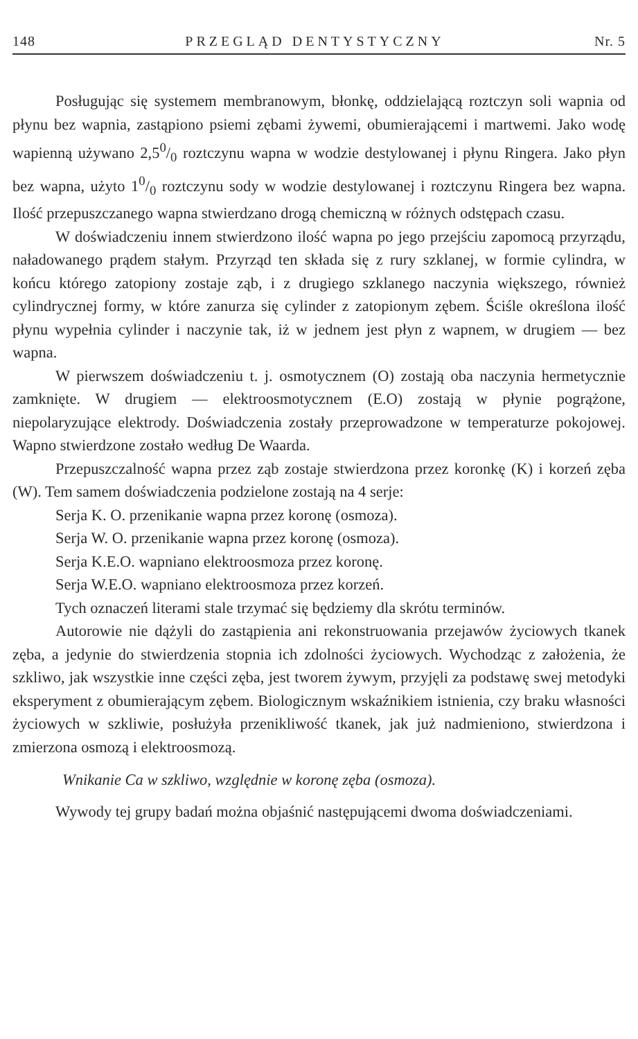148 PRZEGLĄD DENTYSTYCZNY Nr. 5
Posługując się systemem membranowym, błonkę, oddzielającą roztczyn soli wapnia od płynu bez wapnia, zastąpiono psiemi zębami żywemi, obumierającemi i martwemi. Jako wodę wapienną używano 2,50/0 roztczynu wapna w wodzie destylowanej i płynu Ringera. Jako płyn bez wapna, użyto 10/0 roztczynu sody w wodzie destylowanej i roztczynu Ringera bez wapna. Ilość przepuszczanego wapna stwierdzano drogą chemiczną w różnych odstępach czasu.
W doświadczeniu innem stwierdzono ilość wapna po jego przejściu zapomocą przyrządu, naładowanego prądem stałym. Przyrząd ten składa się z rury szklanej, w formie cylindra, w końcu którego zatopiony zostaje ząb, i z drugiego szklanego naczynia większego, również cylindrycznej formy, w które zanurza się cylinder z zatopionym zębem. Ściśle określona ilość płynu wypełnia cylinder i naczynie tak, iż w jednem jest płyn z wapnem, w drugiem — bez wapna.
W pierwszem doświadczeniu t. j. osmotycznem (O) zostają oba naczynia hermetycznie zamknięte. W drugiem — elektroosmotycznem (E.O) zostają w płynie pogrążone, niepolaryzujące elektrody. Doświadczenia zostały przeprowadzone w temperaturze pokojowej. Wapno stwierdzone zostało według De Waarda.
Przepuszczalność wapna przez ząb zostaje stwierdzona przez koronkę (K) i korzeń zęba (W). Tem samem doświadczenia podzielone zostają na 4 serje:
Serja K. O. przenikanie wapna przez koronę (osmoza).
Serja W. O. przenikanie wapna przez koronę (osmoza).
Serja K.E.O. wapniano elektroosmoza przez koronę.
Serja W.E.O. wapniano elektroosmoza przez korzeń.
Tych oznaczeń literami stale trzymać się będziemy dla skrótu terminów.
Autorowie nie dążyli do zastąpienia ani rekonstruowania przejawów życiowych tkanek zęba, a jedynie do stwierdzenia stopnia ich zdolności życiowych. Wychodząc z założenia, że szkliwo, jak wszystkie inne części zęba, jest tworem żywym, przyjęli za podstawę swej metodyki eksperyment z obumierającym zębem. Biologicznym wskaźnikiem istnienia, czy braku własności życiowych w szkliwie, posłużyła przenikliwość tkanek, jak już nadmieniono, stwierdzona i zmierzona osmozą i elektroosmozą.
Wnikanie Ca w szkliwo, względnie w koronę zęba (osmoza).
Wywody tej grupy badań można objaśnić następującemi dwoma doświadczeniami.